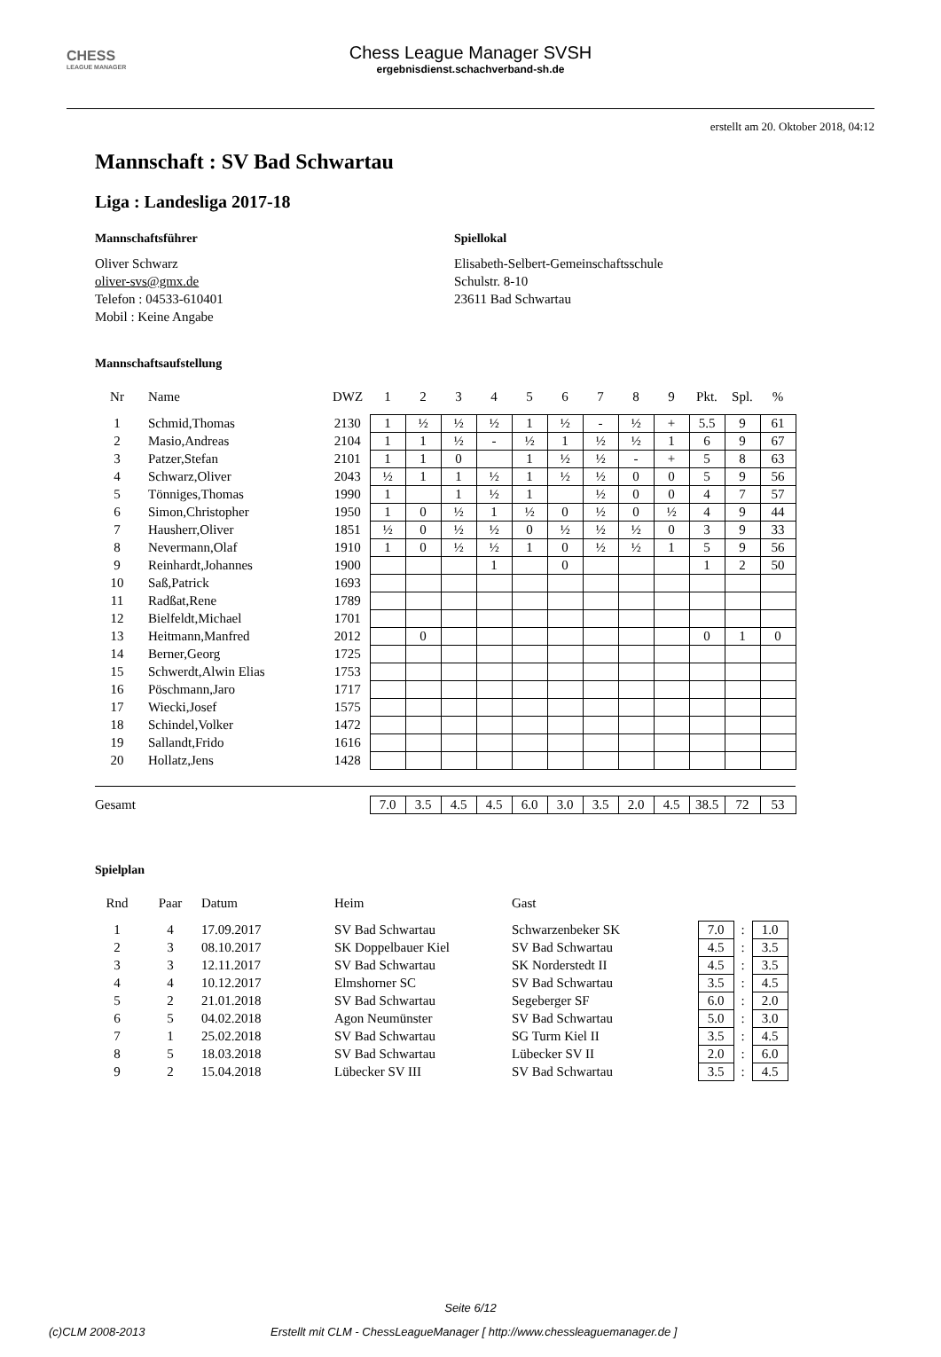CHESS
LEAGUE MANAGER
Chess League Manager SVSH
ergebnisdienst.schachverband-sh.de
erstellt am 20. Oktober 2018, 04:12
Mannschaft : SV Bad Schwartau
Liga : Landesliga 2017-18
Mannschaftsführer
Oliver Schwarz
oliver-svs@gmx.de
Telefon : 04533-610401
Mobil : Keine Angabe
Spiellokal
Elisabeth-Selbert-Gemeinschaftsschule
Schulstr. 8-10
23611 Bad Schwartau
Mannschaftsaufstellung
| Nr | Name | DWZ | 1 | 2 | 3 | 4 | 5 | 6 | 7 | 8 | 9 | Pkt. | Spl. | % |
| --- | --- | --- | --- | --- | --- | --- | --- | --- | --- | --- | --- | --- | --- | --- |
| 1 | Schmid,Thomas | 2130 | 1 | ½ | ½ | ½ | 1 | ½ | - | ½ | + | 5.5 | 9 | 61 |
| 2 | Masio,Andreas | 2104 | 1 | 1 | ½ | - | ½ | 1 | ½ | ½ | 1 | 6 | 9 | 67 |
| 3 | Patzer,Stefan | 2101 | 1 | 1 | 0 | | 1 | ½ | ½ | - | + | 5 | 8 | 63 |
| 4 | Schwarz,Oliver | 2043 | ½ | 1 | 1 | ½ | 1 | ½ | ½ | 0 | 0 | 5 | 9 | 56 |
| 5 | Tönniges,Thomas | 1990 | 1 | | 1 | ½ | 1 | | ½ | 0 | 0 | 4 | 7 | 57 |
| 6 | Simon,Christopher | 1950 | 1 | 0 | ½ | 1 | ½ | 0 | ½ | 0 | ½ | 4 | 9 | 44 |
| 7 | Hausherr,Oliver | 1851 | ½ | 0 | ½ | ½ | 0 | ½ | ½ | ½ | 0 | 3 | 9 | 33 |
| 8 | Nevermann,Olaf | 1910 | 1 | 0 | ½ | ½ | 1 | 0 | ½ | ½ | 1 | 5 | 9 | 56 |
| 9 | Reinhardt,Johannes | 1900 | | | | 1 | | 0 | | | | 1 | 2 | 50 |
| 10 | Saß,Patrick | 1693 | | | | | | | | | | | | |
| 11 | Radßat,Rene | 1789 | | | | | | | | | | | | |
| 12 | Bielfeldt,Michael | 1701 | | | | | | | | | | | | |
| 13 | Heitmann,Manfred | 2012 | | 0 | | | | | | | | 0 | 1 | 0 |
| 14 | Berner,Georg | 1725 | | | | | | | | | | | | |
| 15 | Schwerdt,Alwin Elias | 1753 | | | | | | | | | | | | |
| 16 | Pöschmann,Jaro | 1717 | | | | | | | | | | | | |
| 17 | Wiecki,Josef | 1575 | | | | | | | | | | | | |
| 18 | Schindel,Volker | 1472 | | | | | | | | | | | | |
| 19 | Sallandt,Frido | 1616 | | | | | | | | | | | | |
| 20 | Hollatz,Jens | 1428 | | | | | | | | | | | | |
| Gesamt | | | 7.0 | 3.5 | 4.5 | 4.5 | 6.0 | 3.0 | 3.5 | 2.0 | 4.5 | 38.5 | 72 | 53 |
Spielplan
| Rnd | Paar | Datum | Heim | Gast | | | |
| --- | --- | --- | --- | --- | --- | --- | --- |
| 1 | 4 | 17.09.2017 | SV Bad Schwartau | Schwarzenbeker SK | 7.0 | : | 1.0 |
| 2 | 3 | 08.10.2017 | SK Doppelbauer Kiel | SV Bad Schwartau | 4.5 | : | 3.5 |
| 3 | 3 | 12.11.2017 | SV Bad Schwartau | SK Norderstedt II | 4.5 | : | 3.5 |
| 4 | 4 | 10.12.2017 | Elmshorner SC | SV Bad Schwartau | 3.5 | : | 4.5 |
| 5 | 2 | 21.01.2018 | SV Bad Schwartau | Segeberger SF | 6.0 | : | 2.0 |
| 6 | 5 | 04.02.2018 | Agon Neumünster | SV Bad Schwartau | 5.0 | : | 3.0 |
| 7 | 1 | 25.02.2018 | SV Bad Schwartau | SG Turm Kiel II | 3.5 | : | 4.5 |
| 8 | 5 | 18.03.2018 | SV Bad Schwartau | Lübecker SV II | 2.0 | : | 6.0 |
| 9 | 2 | 15.04.2018 | Lübecker SV III | SV Bad Schwartau | 3.5 | : | 4.5 |
Seite 6/12
(c)CLM 2008-2013 Erstellt mit CLM - ChessLeagueManager [ http://www.chessleaguemanager.de ]